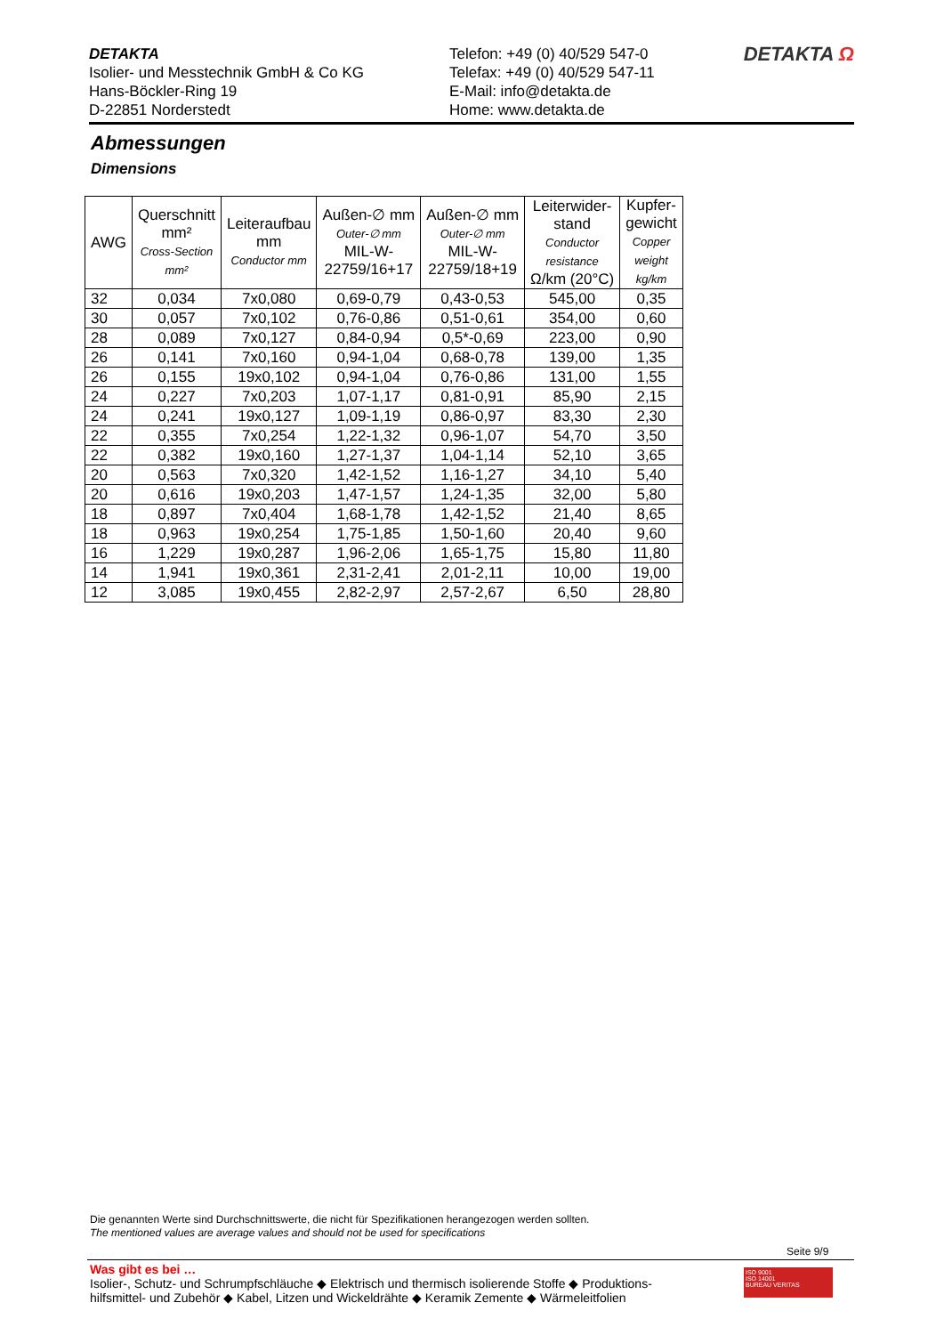DETAKTA
Isolier- und Messtechnik GmbH & Co KG
Hans-Böckler-Ring 19
D-22851 Norderstedt
Telefon: +49 (0) 40/529 547-0
Telefax: +49 (0) 40/529 547-11
E-Mail: info@detakta.de
Home: www.detakta.de
DETAKTA Ω
Abmessungen
Dimensions
| AWG | Querschnitt mm² Cross-Section mm² | Leiteraufbau mm Conductor mm | Außen-∅ mm Outer-∅ mm MIL-W- 22759/16+17 | Außen-∅ mm Outer-∅ mm MIL-W- 22759/18+19 | Leiterwider- stand Conductor resistance Ω/km (20°C) | Kupfer- gewicht Copper weight kg/km |
| --- | --- | --- | --- | --- | --- | --- |
| 32 | 0,034 | 7x0,080 | 0,69-0,79 | 0,43-0,53 | 545,00 | 0,35 |
| 30 | 0,057 | 7x0,102 | 0,76-0,86 | 0,51-0,61 | 354,00 | 0,60 |
| 28 | 0,089 | 7x0,127 | 0,84-0,94 | 0,5*-0,69 | 223,00 | 0,90 |
| 26 | 0,141 | 7x0,160 | 0,94-1,04 | 0,68-0,78 | 139,00 | 1,35 |
| 26 | 0,155 | 19x0,102 | 0,94-1,04 | 0,76-0,86 | 131,00 | 1,55 |
| 24 | 0,227 | 7x0,203 | 1,07-1,17 | 0,81-0,91 | 85,90 | 2,15 |
| 24 | 0,241 | 19x0,127 | 1,09-1,19 | 0,86-0,97 | 83,30 | 2,30 |
| 22 | 0,355 | 7x0,254 | 1,22-1,32 | 0,96-1,07 | 54,70 | 3,50 |
| 22 | 0,382 | 19x0,160 | 1,27-1,37 | 1,04-1,14 | 52,10 | 3,65 |
| 20 | 0,563 | 7x0,320 | 1,42-1,52 | 1,16-1,27 | 34,10 | 5,40 |
| 20 | 0,616 | 19x0,203 | 1,47-1,57 | 1,24-1,35 | 32,00 | 5,80 |
| 18 | 0,897 | 7x0,404 | 1,68-1,78 | 1,42-1,52 | 21,40 | 8,65 |
| 18 | 0,963 | 19x0,254 | 1,75-1,85 | 1,50-1,60 | 20,40 | 9,60 |
| 16 | 1,229 | 19x0,287 | 1,96-2,06 | 1,65-1,75 | 15,80 | 11,80 |
| 14 | 1,941 | 19x0,361 | 2,31-2,41 | 2,01-2,11 | 10,00 | 19,00 |
| 12 | 3,085 | 19x0,455 | 2,82-2,97 | 2,57-2,67 | 6,50 | 28,80 |
Die genannten Werte sind Durchschnittswerte, die nicht für Spezifikationen herangezogen werden sollten.
The mentioned values are average values and should not be used for specifications
Seite 9/9
Was gibt es bei …
Isolier-, Schutz- und Schrumpfschläuche ◆ Elektrisch und thermisch isolierende Stoffe ◆ Produktions-
hilfsmittel- und Zubehör ◆ Kabel, Litzen und Wickeldrähte ◆ Keramik Zemente ◆ Wärmeleitfolien
ISO 9001
ISO 14001
BUREAU VERITAS